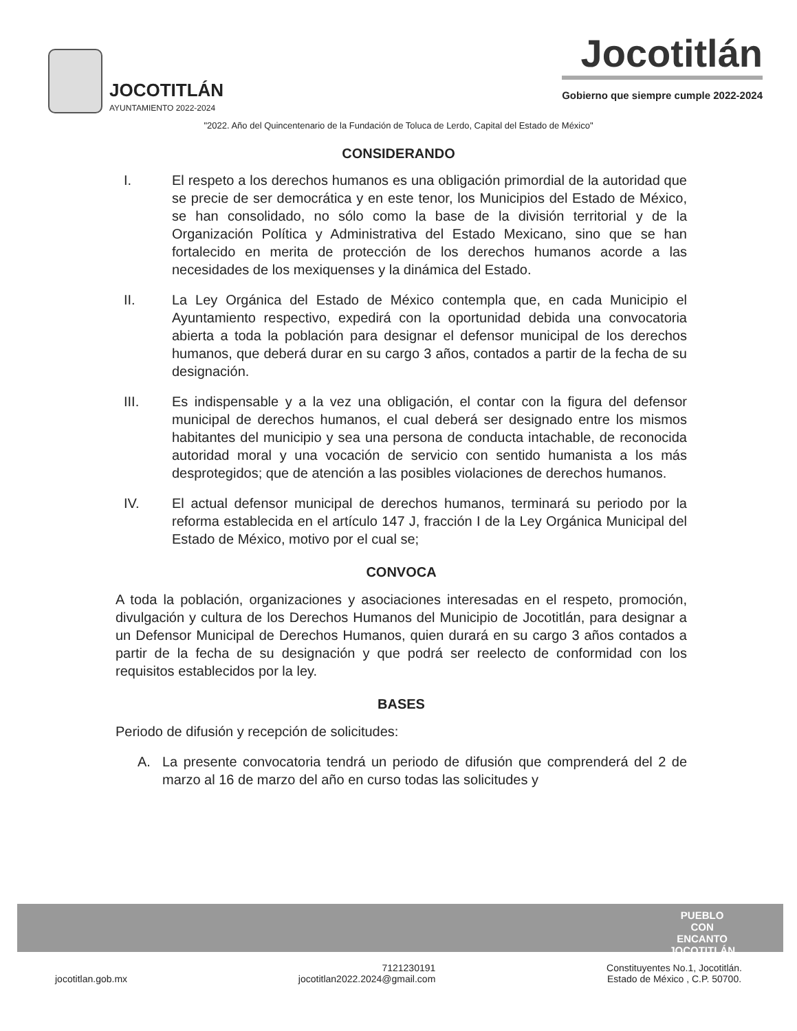JOCOTITLÁN
AYUNTAMIENTO 2022-2024
Jocotitlán
Gobierno que siempre cumple 2022-2024
"2022. Año del Quincentenario de la Fundación de Toluca de Lerdo, Capital del Estado de México"
CONSIDERANDO
I. El respeto a los derechos humanos es una obligación primordial de la autoridad que se precie de ser democrática y en este tenor, los Municipios del Estado de México, se han consolidado, no sólo como la base de la división territorial y de la Organización Política y Administrativa del Estado Mexicano, sino que se han fortalecido en merita de protección de los derechos humanos acorde a las necesidades de los mexiquenses y la dinámica del Estado.
II. La Ley Orgánica del Estado de México contempla que, en cada Municipio el Ayuntamiento respectivo, expedirá con la oportunidad debida una convocatoria abierta a toda la población para designar el defensor municipal de los derechos humanos, que deberá durar en su cargo 3 años, contados a partir de la fecha de su designación.
III. Es indispensable y a la vez una obligación, el contar con la figura del defensor municipal de derechos humanos, el cual deberá ser designado entre los mismos habitantes del municipio y sea una persona de conducta intachable, de reconocida autoridad moral y una vocación de servicio con sentido humanista a los más desprotegidos; que de atención a las posibles violaciones de derechos humanos.
IV. El actual defensor municipal de derechos humanos, terminará su periodo por la reforma establecida en el artículo 147 J, fracción I de la Ley Orgánica Municipal del Estado de México, motivo por el cual se;
CONVOCA
A toda la población, organizaciones y asociaciones interesadas en el respeto, promoción, divulgación y cultura de los Derechos Humanos del Municipio de Jocotitlán, para designar a un Defensor Municipal de Derechos Humanos, quien durará en su cargo 3 años contados a partir de la fecha de su designación y que podrá ser reelecto de conformidad con los requisitos establecidos por la ley.
BASES
Periodo de difusión y recepción de solicitudes:
A. La presente convocatoria tendrá un periodo de difusión que comprenderá del 2 de marzo al 16 de marzo del año en curso todas las solicitudes y
PUEBLO
CON
ENCANTO
JOCOTITLÁN
jocotitlan.gob.mx
7121230191
jocotitlan2022.2024@gmail.com
Constituyentes No.1, Jocotitlán.
Estado de México , C.P. 50700.